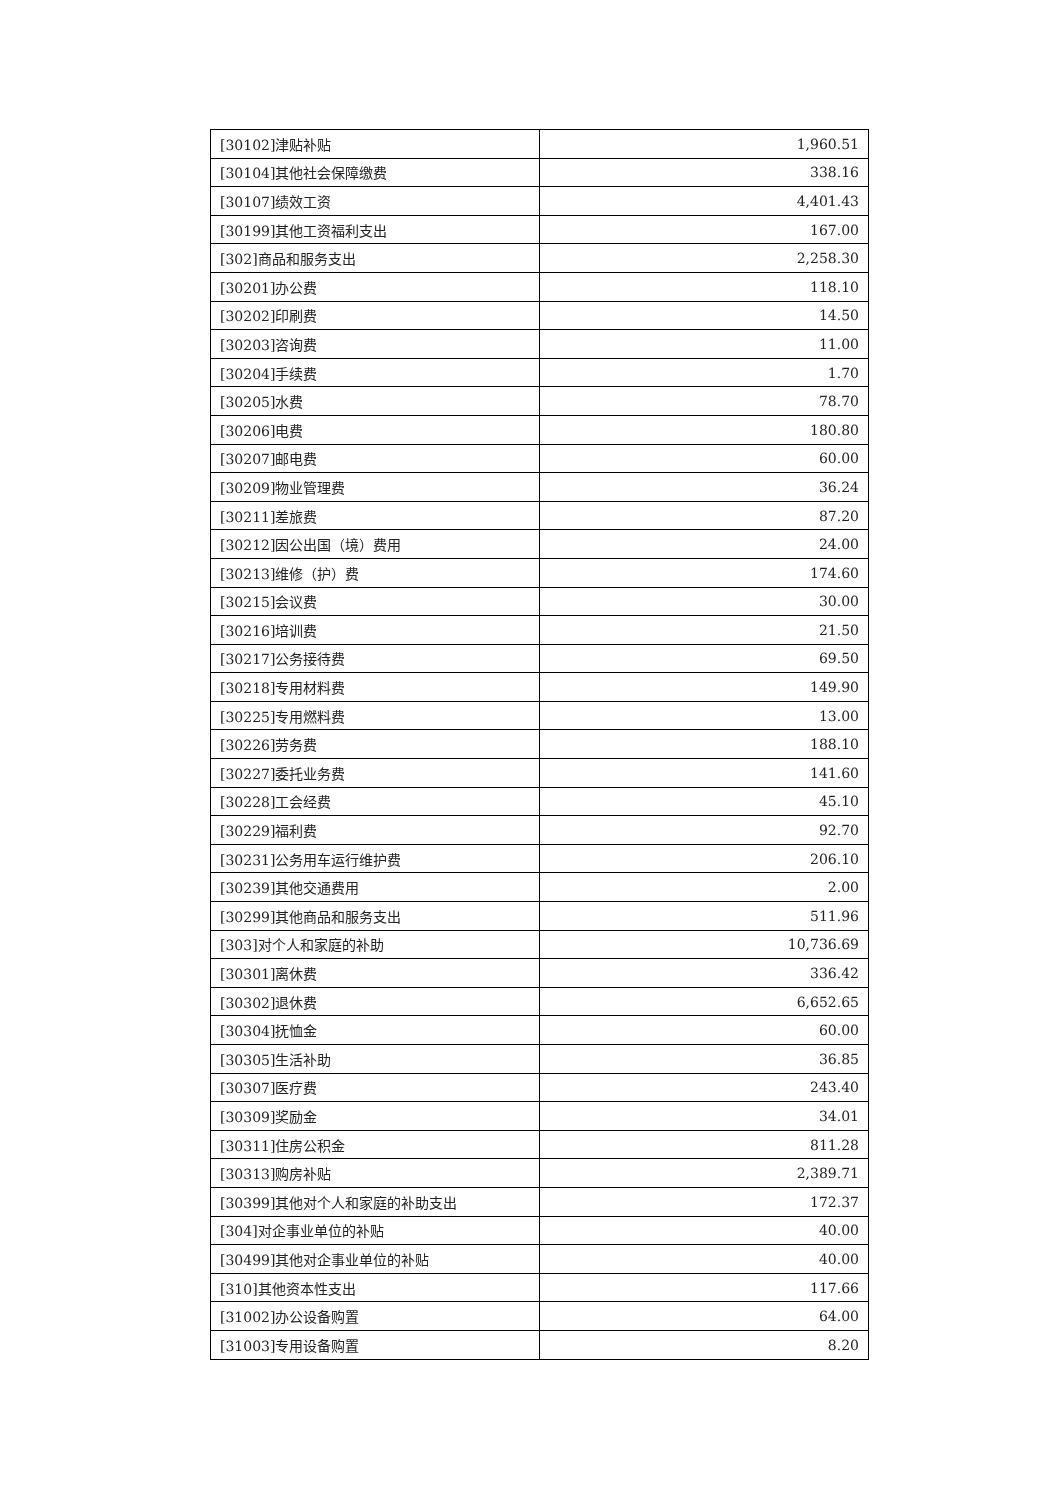| [30102]津贴补贴 | 1,960.51 |
| [30104]其他社会保障缴费 | 338.16 |
| [30107]绩效工资 | 4,401.43 |
| [30199]其他工资福利支出 | 167.00 |
| [302]商品和服务支出 | 2,258.30 |
| [30201]办公费 | 118.10 |
| [30202]印刷费 | 14.50 |
| [30203]咨询费 | 11.00 |
| [30204]手续费 | 1.70 |
| [30205]水费 | 78.70 |
| [30206]电费 | 180.80 |
| [30207]邮电费 | 60.00 |
| [30209]物业管理费 | 36.24 |
| [30211]差旅费 | 87.20 |
| [30212]因公出国（境）费用 | 24.00 |
| [30213]维修（护）费 | 174.60 |
| [30215]会议费 | 30.00 |
| [30216]培训费 | 21.50 |
| [30217]公务接待费 | 69.50 |
| [30218]专用材料费 | 149.90 |
| [30225]专用燃料费 | 13.00 |
| [30226]劳务费 | 188.10 |
| [30227]委托业务费 | 141.60 |
| [30228]工会经费 | 45.10 |
| [30229]福利费 | 92.70 |
| [30231]公务用车运行维护费 | 206.10 |
| [30239]其他交通费用 | 2.00 |
| [30299]其他商品和服务支出 | 511.96 |
| [303]对个人和家庭的补助 | 10,736.69 |
| [30301]离休费 | 336.42 |
| [30302]退休费 | 6,652.65 |
| [30304]抚恤金 | 60.00 |
| [30305]生活补助 | 36.85 |
| [30307]医疗费 | 243.40 |
| [30309]奖励金 | 34.01 |
| [30311]住房公积金 | 811.28 |
| [30313]购房补贴 | 2,389.71 |
| [30399]其他对个人和家庭的补助支出 | 172.37 |
| [304]对企事业单位的补贴 | 40.00 |
| [30499]其他对企事业单位的补贴 | 40.00 |
| [310]其他资本性支出 | 117.66 |
| [31002]办公设备购置 | 64.00 |
| [31003]专用设备购置 | 8.20 |